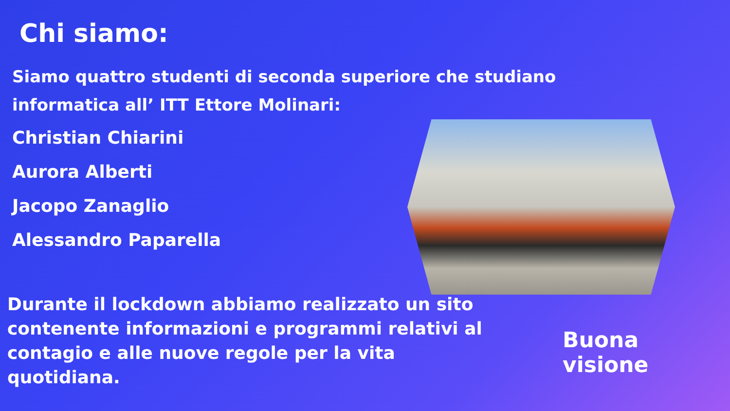Chi siamo:
Siamo quattro studenti di seconda superiore che studiano informatica all’ ITT Ettore Molinari:
Christian Chiarini
Aurora Alberti
Jacopo Zanaglio
Alessandro Paparella
Durante il lockdown abbiamo realizzato un sito contenente informazioni e programmi relativi al contagio e alle nuove regole per la vita quotidiana.
Buona visione